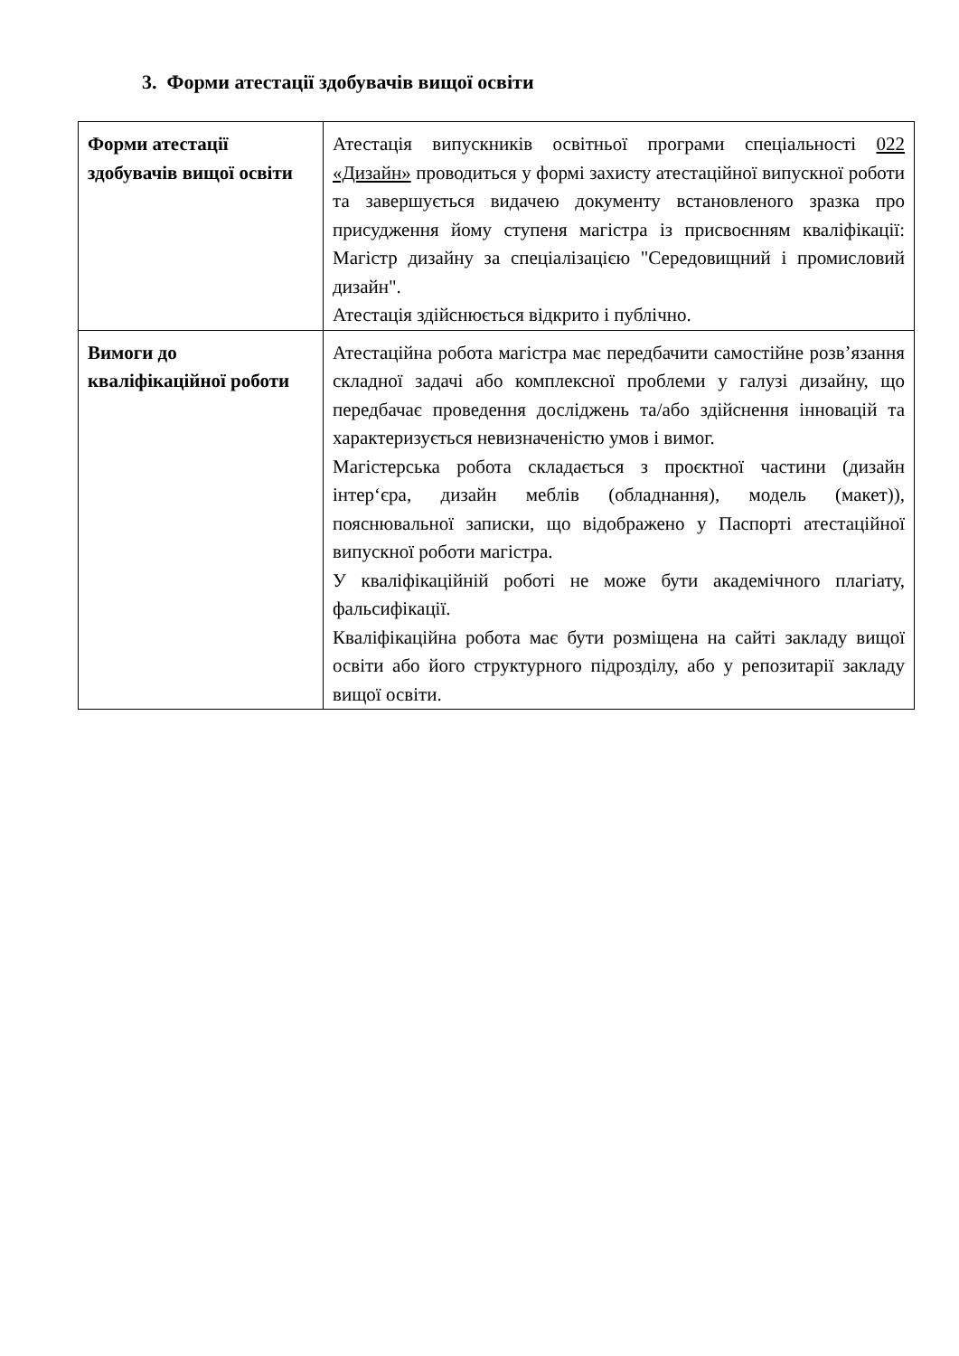3. Форми атестації здобувачів вищої освіти
| Форми атестації здобувачів вищої освіти | Атестація випускників освітньої програми спеціальності 022 «Дизайн» проводиться у формі захисту атестаційної випускної роботи та завершується видачею документу встановленого зразка про присудження йому ступеня магістра із присвоєнням кваліфікації: Магістр дизайну за спеціалізацією "Середовищний і промисловий дизайн". Атестація здійснюється відкрито і публічно. |
| Вимоги до кваліфікаційної роботи | Атестаційна робота магістра має передбачити самостійне розв’язання складної задачі або комплексної проблеми у галузі дизайну, що передбачає проведення досліджень та/або здійснення інновацій та характеризується невизначеністю умов і вимог. Магістерська робота складається з проєктної частини (дизайн інтер‘єра, дизайн меблів (обладнання), модель (макет)), пояснювальної записки, що відображено у Паспорті атестаційної випускної роботи магістра. У кваліфікаційній роботі не може бути академічного плагіату, фальсифікації. Кваліфікаційна робота має бути розміщена на сайті закладу вищої освіти або його структурного підрозділу, або у репозитарії закладу вищої освіти. |